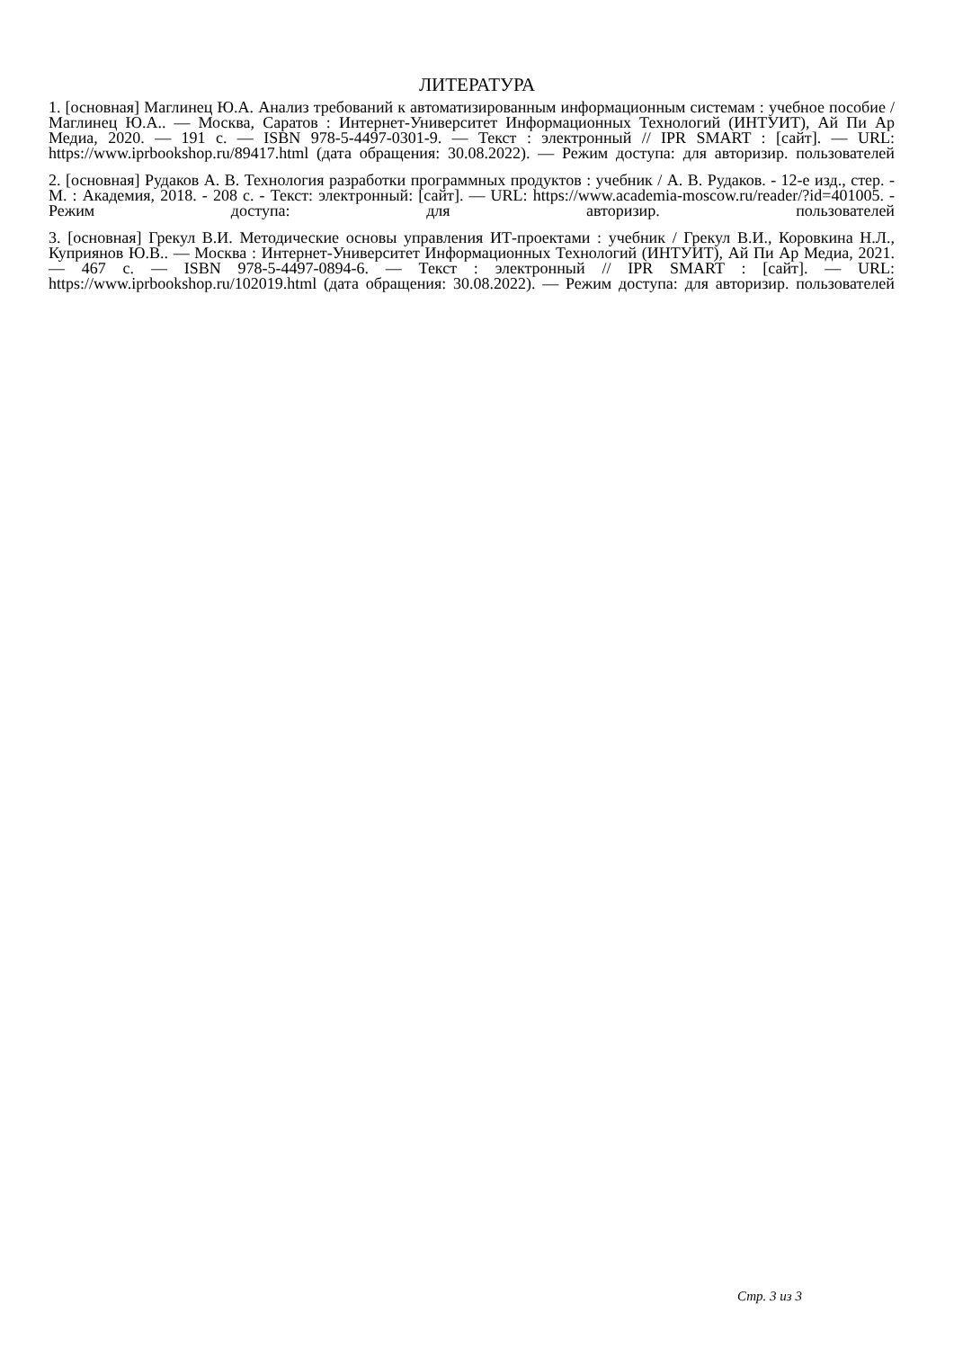ЛИТЕРАТУРА
1. [основная] Маглинец Ю.А. Анализ требований к автоматизированным информационным системам : учебное пособие / Маглинец Ю.А.. — Москва, Саратов : Интернет-Университет Информационных Технологий (ИНТУИТ), Ай Пи Ар Медиа, 2020. — 191 с. — ISBN 978-5-4497-0301-9. — Текст : электронный // IPR SMART : [сайт]. — URL: https://www.iprbookshop.ru/89417.html (дата обращения: 30.08.2022). — Режим доступа: для авторизир. пользователей
2. [основная] Рудаков А. В. Технология разработки программных продуктов : учебник / А. В. Рудаков. - 12-е изд., стер. - М. : Академия, 2018. - 208 с. - Текст: электронный: [сайт]. — URL: https://www.academia-moscow.ru/reader/?id=401005. - Режим доступа: для авторизир. пользователей
3. [основная] Грекул В.И. Методические основы управления ИТ-проектами : учебник / Грекул В.И., Коровкина Н.Л., Куприянов Ю.В.. — Москва : Интернет-Университет Информационных Технологий (ИНТУИТ), Ай Пи Ар Медиа, 2021. — 467 с. — ISBN 978-5-4497-0894-6. — Текст : электронный // IPR SMART : [сайт]. — URL: https://www.iprbookshop.ru/102019.html (дата обращения: 30.08.2022). — Режим доступа: для авторизир. пользователей
Стр. 3 из 3